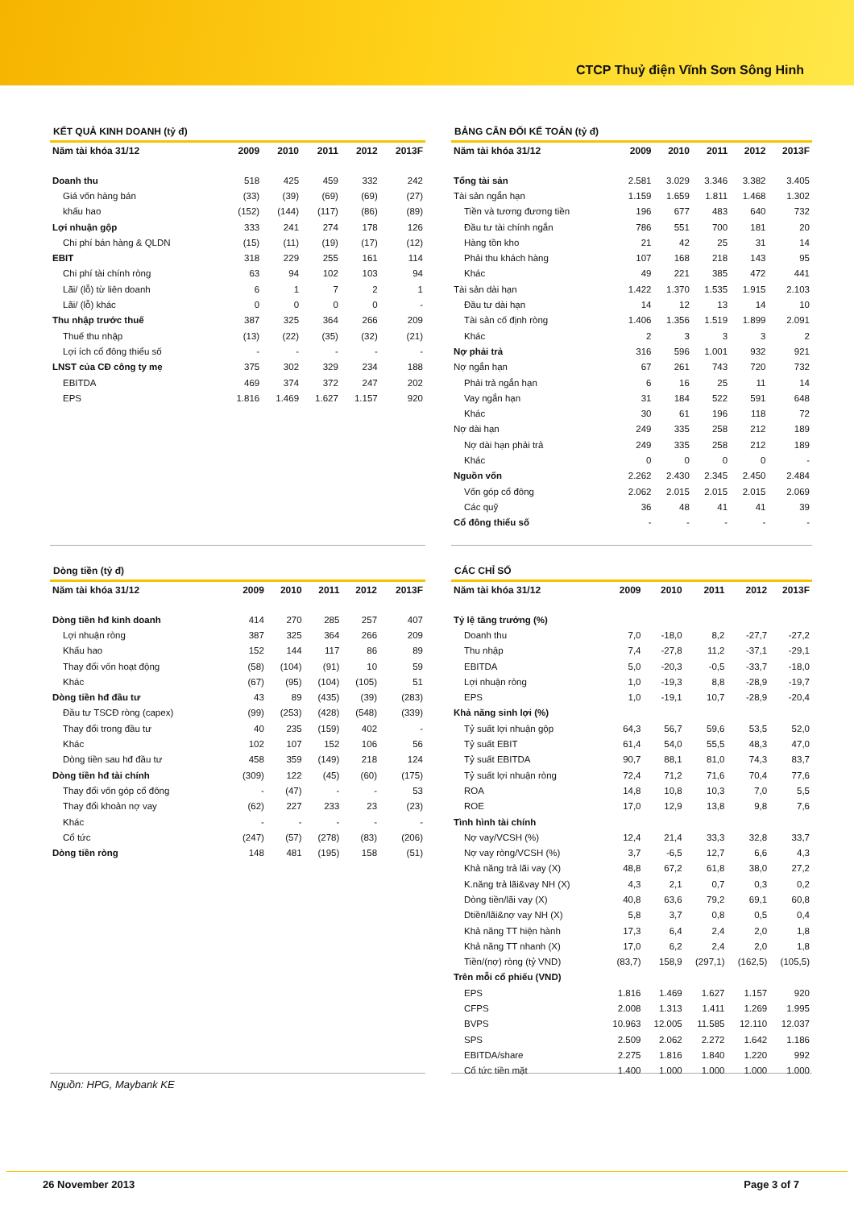CTCP Thuỷ điện Vĩnh Sơn Sông Hinh
KẾT QUẢ KINH DOANH (tỷ đ)
| Năm tài khóa 31/12 | 2009 | 2010 | 2011 | 2012 | 2013F |
| --- | --- | --- | --- | --- | --- |
| Doanh thu | 518 | 425 | 459 | 332 | 242 |
| Giá vốn hàng bán | (33) | (39) | (69) | (69) | (27) |
| khấu hao | (152) | (144) | (117) | (86) | (89) |
| Lợi nhuận gộp | 333 | 241 | 274 | 178 | 126 |
| Chi phí bán hàng & QLDN | (15) | (11) | (19) | (17) | (12) |
| EBIT | 318 | 229 | 255 | 161 | 114 |
| Chi phí tài chính ròng | 63 | 94 | 102 | 103 | 94 |
| Lãi/ (lỗ) từ liên doanh | 6 | 1 | 7 | 2 | 1 |
| Lãi/ (lỗ) khác | 0 | 0 | 0 | 0 | - |
| Thu nhập trước thuế | 387 | 325 | 364 | 266 | 209 |
| Thuế thu nhập | (13) | (22) | (35) | (32) | (21) |
| Lợi ích cổ đông thiểu số | - | - | - | - | - |
| LNST của CĐ công ty mẹ | 375 | 302 | 329 | 234 | 188 |
| EBITDA | 469 | 374 | 372 | 247 | 202 |
| EPS | 1.816 | 1.469 | 1.627 | 1.157 | 920 |
Dòng tiền (tỷ đ)
| Năm tài khóa 31/12 | 2009 | 2010 | 2011 | 2012 | 2013F |
| --- | --- | --- | --- | --- | --- |
| Dòng tiền hđ kinh doanh | 414 | 270 | 285 | 257 | 407 |
| Lợi nhuận ròng | 387 | 325 | 364 | 266 | 209 |
| Khấu hao | 152 | 144 | 117 | 86 | 89 |
| Thay đổi vốn hoạt động | (58) | (104) | (91) | 10 | 59 |
| Khác | (67) | (95) | (104) | (105) | 51 |
| Dòng tiền hđ đầu tư | 43 | 89 | (435) | (39) | (283) |
| Đầu tư TSCĐ ròng (capex) | (99) | (253) | (428) | (548) | (339) |
| Thay đổi trong đầu tư | 40 | 235 | (159) | 402 | - |
| Khác | 102 | 107 | 152 | 106 | 56 |
| Dòng tiền sau hđ đầu tư | 458 | 359 | (149) | 218 | 124 |
| Dòng tiền hđ tài chính | (309) | 122 | (45) | (60) | (175) |
| Thay đổi vốn góp cổ đông | - | (47) | - | - | 53 |
| Thay đổi khoản nợ vay | (62) | 227 | 233 | 23 | (23) |
| Khác | - | - | - | - | - |
| Cổ tức | (247) | (57) | (278) | (83) | (206) |
| Dòng tiền ròng | 148 | 481 | (195) | 158 | (51) |
Nguồn: HPG, Maybank KE
BẢNG CÂN ĐỐI KẾ TOÁN (tỷ đ)
| Năm tài khóa 31/12 | 2009 | 2010 | 2011 | 2012 | 2013F |
| --- | --- | --- | --- | --- | --- |
| Tổng tài sản | 2.581 | 3.029 | 3.346 | 3.382 | 3.405 |
| Tài sản ngắn hạn | 1.159 | 1.659 | 1.811 | 1.468 | 1.302 |
| Tiền và tương đương tiền | 196 | 677 | 483 | 640 | 732 |
| Đầu tư tài chính ngắn | 786 | 551 | 700 | 181 | 20 |
| Hàng tồn kho | 21 | 42 | 25 | 31 | 14 |
| Phải thu khách hàng | 107 | 168 | 218 | 143 | 95 |
| Khác | 49 | 221 | 385 | 472 | 441 |
| Tài sản dài hạn | 1.422 | 1.370 | 1.535 | 1.915 | 2.103 |
| Đầu tư dài hạn | 14 | 12 | 13 | 14 | 10 |
| Tài sản cố định ròng | 1.406 | 1.356 | 1.519 | 1.899 | 2.091 |
| Khác | 2 | 3 | 3 | 3 | 2 |
| Nợ phải trả | 316 | 596 | 1.001 | 932 | 921 |
| Nợ ngắn hạn | 67 | 261 | 743 | 720 | 732 |
| Phải trả ngắn hạn | 6 | 16 | 25 | 11 | 14 |
| Vay ngắn hạn | 31 | 184 | 522 | 591 | 648 |
| Khác | 30 | 61 | 196 | 118 | 72 |
| Nợ dài hạn | 249 | 335 | 258 | 212 | 189 |
| Nợ dài hạn phải trả | 249 | 335 | 258 | 212 | 189 |
| Khác | 0 | 0 | 0 | 0 | - |
| Nguồn vốn | 2.262 | 2.430 | 2.345 | 2.450 | 2.484 |
| Vốn góp cổ đông | 2.062 | 2.015 | 2.015 | 2.015 | 2.069 |
| Các quỹ | 36 | 48 | 41 | 41 | 39 |
| Cổ đông thiểu số | - | - | - | - | - |
CÁC CHỈ SỐ
| Năm tài khóa 31/12 | 2009 | 2010 | 2011 | 2012 | 2013F |
| --- | --- | --- | --- | --- | --- |
| Tỷ lệ tăng trưởng (%) | | | | | |
| Doanh thu | 7,0 | -18,0 | 8,2 | -27,7 | -27,2 |
| Thu nhập | 7,4 | -27,8 | 11,2 | -37,1 | -29,1 |
| EBITDA | 5,0 | -20,3 | -0,5 | -33,7 | -18,0 |
| Lợi nhuận ròng | 1,0 | -19,3 | 8,8 | -28,9 | -19,7 |
| EPS | 1,0 | -19,1 | 10,7 | -28,9 | -20,4 |
| Khả năng sinh lợi (%) | | | | | |
| Tỷ suất lợi nhuận gộp | 64,3 | 56,7 | 59,6 | 53,5 | 52,0 |
| Tỷ suất EBIT | 61,4 | 54,0 | 55,5 | 48,3 | 47,0 |
| Tỷ suất EBITDA | 90,7 | 88,1 | 81,0 | 74,3 | 83,7 |
| Tỷ suất lợi nhuận ròng | 72,4 | 71,2 | 71,6 | 70,4 | 77,6 |
| ROA | 14,8 | 10,8 | 10,3 | 7,0 | 5,5 |
| ROE | 17,0 | 12,9 | 13,8 | 9,8 | 7,6 |
| Tình hình tài chính | | | | | |
| Nợ vay/VCSH (%) | 12,4 | 21,4 | 33,3 | 32,8 | 33,7 |
| Nợ vay ròng/VCSH (%) | 3,7 | -6,5 | 12,7 | 6,6 | 4,3 |
| Khả năng trả lãi vay (X) | 48,8 | 67,2 | 61,8 | 38,0 | 27,2 |
| K.năng trả lãi&vay NH (X) | 4,3 | 2,1 | 0,7 | 0,3 | 0,2 |
| Dòng tiền/lãi vay (X) | 40,8 | 63,6 | 79,2 | 69,1 | 60,8 |
| Dtiền/lãi&nợ vay NH (X) | 5,8 | 3,7 | 0,8 | 0,5 | 0,4 |
| Khả năng TT hiện hành | 17,3 | 6,4 | 2,4 | 2,0 | 1,8 |
| Khả năng TT nhanh (X) | 17,0 | 6,2 | 2,4 | 2,0 | 1,8 |
| Tiền/(nợ) ròng (tỷ VND) | (83,7) | 158,9 | (297,1) | (162,5) | (105,5) |
| Trên mỗi cổ phiếu (VND) | | | | | |
| EPS | 1.816 | 1.469 | 1.627 | 1.157 | 920 |
| CFPS | 2.008 | 1.313 | 1.411 | 1.269 | 1.995 |
| BVPS | 10.963 | 12.005 | 11.585 | 12.110 | 12.037 |
| SPS | 2.509 | 2.062 | 2.272 | 1.642 | 1.186 |
| EBITDA/share | 2.275 | 1.816 | 1.840 | 1.220 | 992 |
| Cổ tức tiền mặt | 1.400 | 1.000 | 1.000 | 1.000 | 1.000 |
26 November 2013 Page 3 of 7